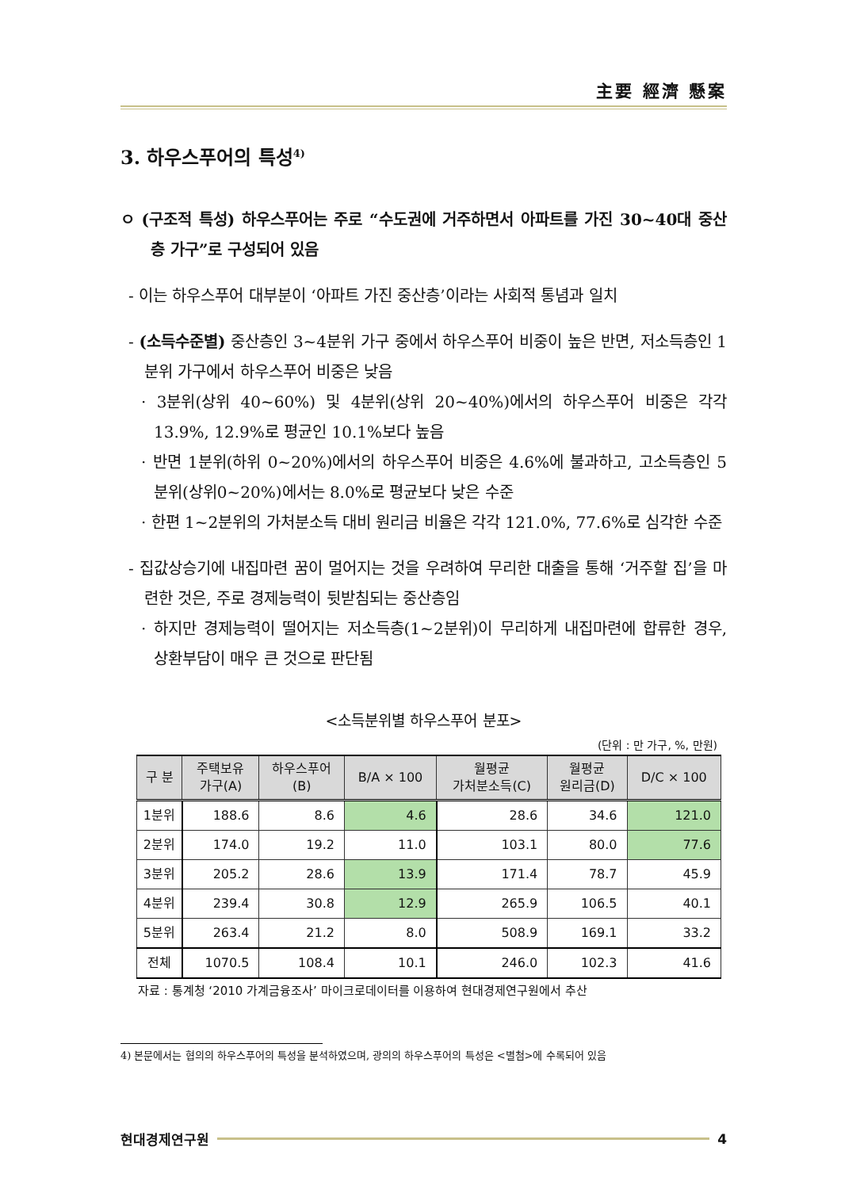主要 經濟 懸案
3. 하우스푸어의 특성<sup>4)</sup>
ㅇ (구조적 특성) 하우스푸어는 주로 “수도권에 거주하면서 아파트를 가진 30~40대 중산층 가구”로 구성되어 있음
- 이는 하우스푸어 대부분이 ‘아파트 가진 중산층’이라는 사회적 통념과 일치
- (소득수준별) 중산층인 3~4분위 가구 중에서 하우스푸어 비중이 높은 반면, 저소득층인 1분위 가구에서 하우스푸어 비중은 낮음
· 3분위(상위 40~60%) 및 4분위(상위 20~40%)에서의 하우스푸어 비중은 각각 13.9%, 12.9%로 평균인 10.1%보다 높음
· 반면 1분위(하위 0~20%)에서의 하우스푸어 비중은 4.6%에 불과하고, 고소득층인 5분위(상위0~20%)에서는 8.0%로 평균보다 낮은 수준
· 한편 1~2분위의 가처분소득 대비 원리금 비율은 각각 121.0%, 77.6%로 심각한 수준
- 집값상승기에 내집마련 꿈이 멀어지는 것을 우려하여 무리한 대출을 통해 ‘거주할 집’을 마련한 것은, 주로 경제능력이 뒷받침되는 중산층임
· 하지만 경제능력이 떨어지는 저소득층(1~2분위)이 무리하게 내집마련에 합류한 경우, 상환부담이 매우 큰 것으로 판단됨
<소득분위별 하우스푸어 분포>
(단위 : 만 가구, %, 만원)
| 구 분 | 주택보유 가구(A) | 하우스푸어 (B) | B/A × 100 | 월평균 가처분소득(C) | 월평균 원리금(D) | D/C × 100 |
| --- | --- | --- | --- | --- | --- | --- |
| 1분위 | 188.6 | 8.6 | 4.6 | 28.6 | 34.6 | 121.0 |
| 2분위 | 174.0 | 19.2 | 11.0 | 103.1 | 80.0 | 77.6 |
| 3분위 | 205.2 | 28.6 | 13.9 | 171.4 | 78.7 | 45.9 |
| 4분위 | 239.4 | 30.8 | 12.9 | 265.9 | 106.5 | 40.1 |
| 5분위 | 263.4 | 21.2 | 8.0 | 508.9 | 169.1 | 33.2 |
| 전체 | 1070.5 | 108.4 | 10.1 | 246.0 | 102.3 | 41.6 |
자료 : 통계청 ‘2010 가계금융조사’ 마이크로데이터를 이용하여 현대경제연구원에서 추산
4) 본문에서는 협의의 하우스푸어의 특성을 분석하였으며, 광의의 하우스푸어의 특성은 <별첨>에 수록되어 있음
현대경제연구원 4